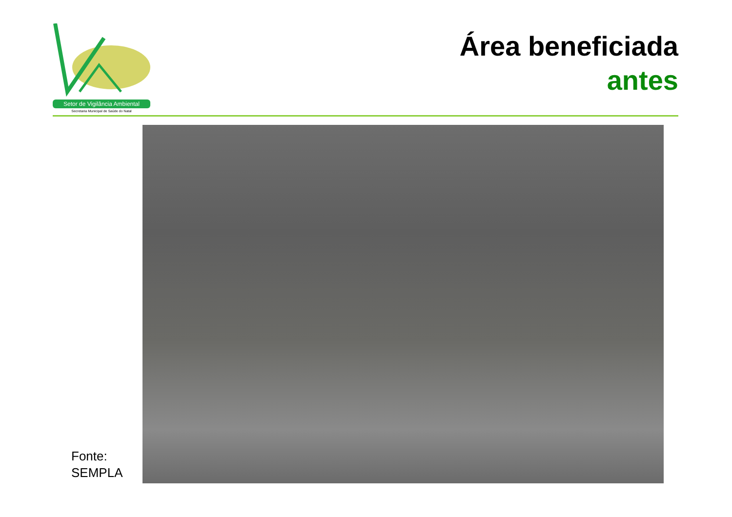Setor de Vigilância Ambiental
Secretaria Municipal de Saúde do Natal
Área beneficiada
antes
Fonte:
SEMPLA